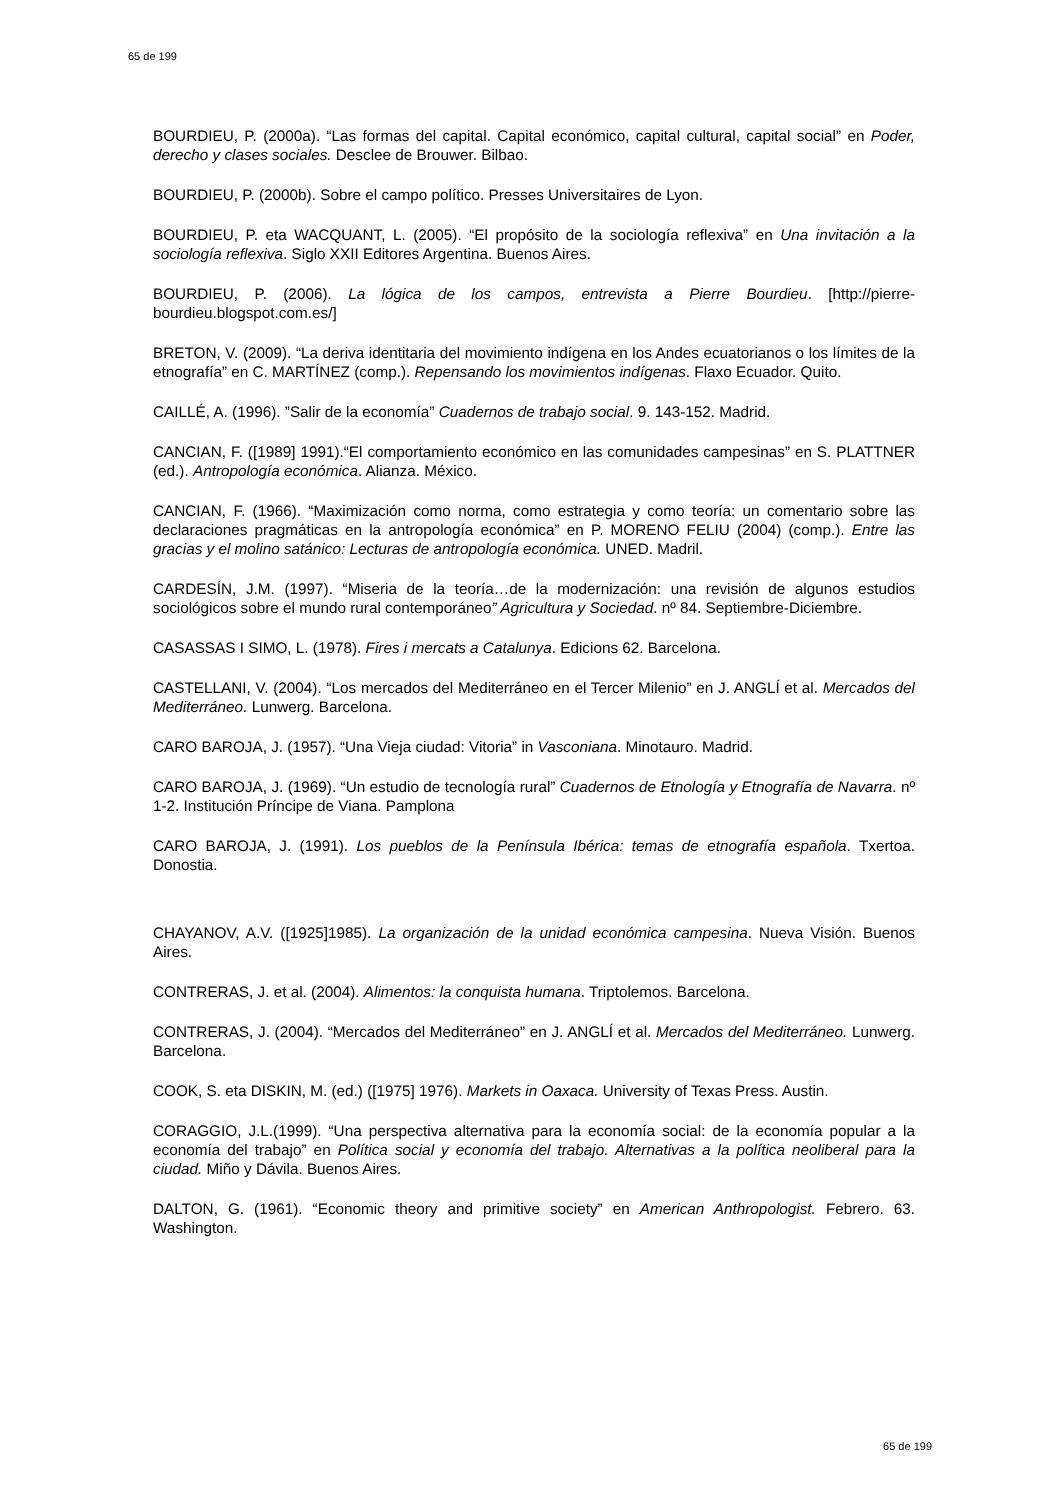65 de 199
BOURDIEU, P. (2000a). “Las formas del capital. Capital económico, capital cultural, capital social” en Poder, derecho y clases sociales. Desclee de Brouwer. Bilbao.
BOURDIEU, P. (2000b). Sobre el campo político. Presses Universitaires de Lyon.
BOURDIEU, P. eta WACQUANT, L. (2005). “El propósito de la sociología reflexiva” en Una invitación a la sociología reflexiva. Siglo XXII Editores Argentina. Buenos Aires.
BOURDIEU, P. (2006). La lógica de los campos, entrevista a Pierre Bourdieu. [http://pierre-bourdieu.blogspot.com.es/]
BRETON, V. (2009). “La deriva identitaria del movimiento indígena en los Andes ecuatorianos o los límites de la etnografía” en C. MARTÍNEZ (comp.). Repensando los movimientos indígenas. Flaxo Ecuador. Quito.
CAILLÉ, A. (1996). ”Salir de la economía” Cuadernos de trabajo social. 9. 143-152. Madrid.
CANCIAN, F. ([1989] 1991).“El comportamiento económico en las comunidades campesinas” en S. PLATTNER (ed.). Antropología económica. Alianza. México.
CANCIAN, F. (1966). “Maximización como norma, como estrategia y como teoría: un comentario sobre las declaraciones pragmáticas en la antropología económica” en P. MORENO FELIU (2004) (comp.). Entre las gracias y el molino satánico: Lecturas de antropología económica. UNED. Madril.
CARDESÍN, J.M. (1997). “Miseria de la teoría…de la modernización: una revisión de algunos estudios sociológicos sobre el mundo rural contemporáneo” Agricultura y Sociedad. nº 84. Septiembre-Diciembre.
CASASSAS I SIMO, L. (1978). Fires i mercats a Catalunya. Edicions 62. Barcelona.
CASTELLANI, V. (2004). “Los mercados del Mediterráneo en el Tercer Milenio” en J. ANGLÍ et al. Mercados del Mediterráneo. Lunwerg. Barcelona.
CARO BAROJA, J. (1957). “Una Vieja ciudad: Vitoria” in Vasconiana. Minotauro. Madrid.
CARO BAROJA, J. (1969). “Un estudio de tecnología rural” Cuadernos de Etnología y Etnografía de Navarra. nº 1-2. Institución Príncipe de Viana. Pamplona
CARO BAROJA, J. (1991). Los pueblos de la Península Ibérica: temas de etnografía española. Txertoa. Donostia.
CHAYANOV, A.V. ([1925]1985). La organización de la unidad económica campesina. Nueva Visión. Buenos Aires.
CONTRERAS, J. et al. (2004). Alimentos: la conquista humana. Triptolemos. Barcelona.
CONTRERAS, J. (2004). “Mercados del Mediterráneo” en J. ANGLÍ et al. Mercados del Mediterráneo. Lunwerg. Barcelona.
COOK, S. eta DISKIN, M. (ed.) ([1975] 1976). Markets in Oaxaca. University of Texas Press. Austin.
CORAGGIO, J.L.(1999). “Una perspectiva alternativa para la economía social: de la economía popular a la economía del trabajo” en Política social y economía del trabajo. Alternativas a la política neoliberal para la ciudad. Miño y Dávila. Buenos Aires.
DALTON, G. (1961). “Economic theory and primitive society” en American Anthropologist. Febrero. 63. Washington.
65 de 199